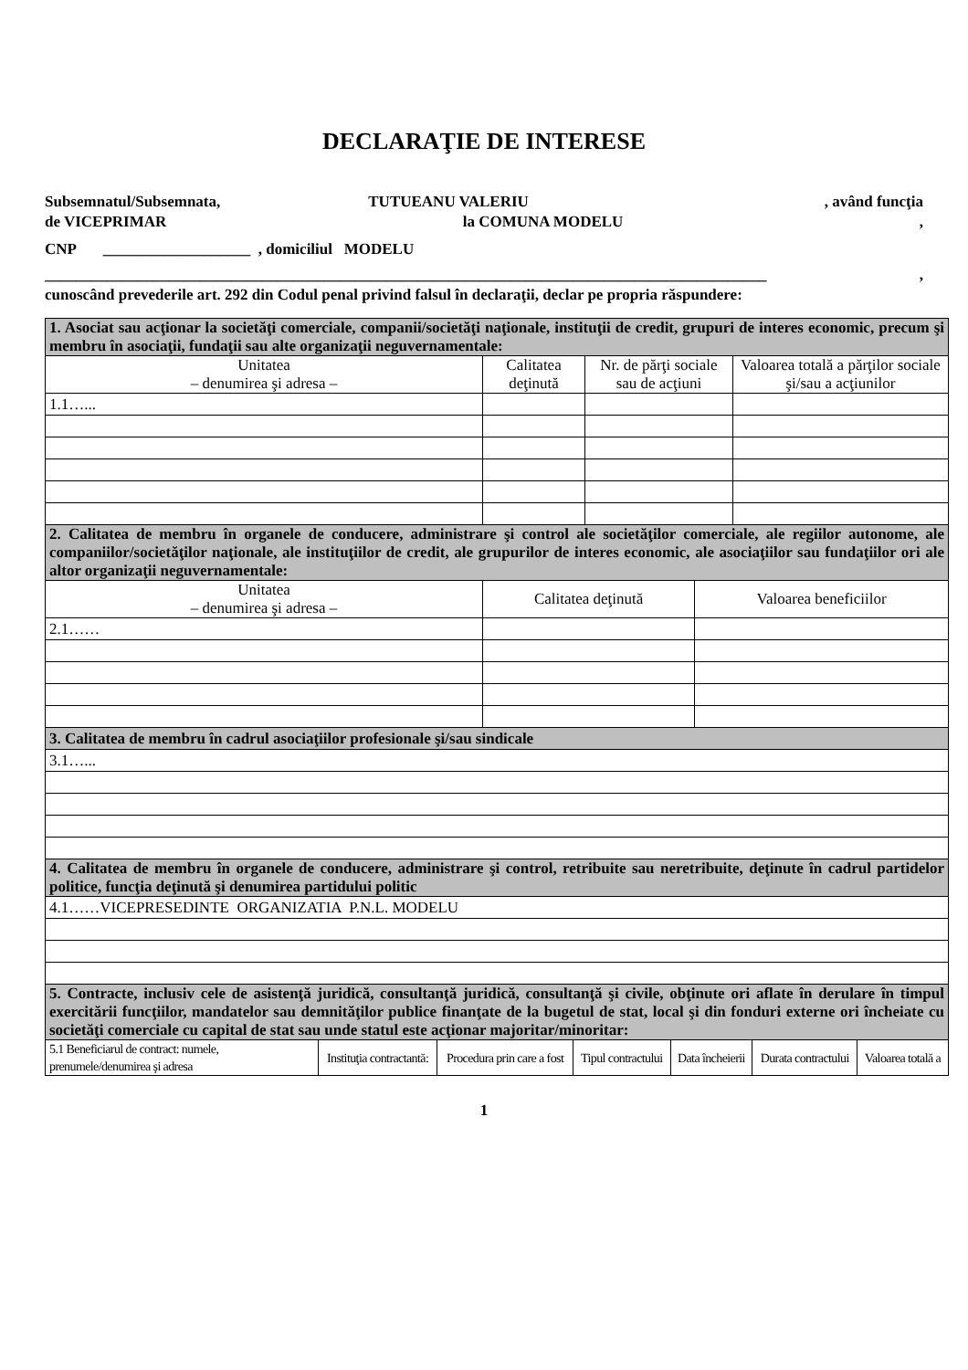DECLARAŢIE DE INTERESE
Subsemnatul/Subsemnata, TUTUEANU VALERIU , având funcţia
de VICEPRIMAR la COMUNA MODELU,
CNP ___________________ , domiciliul MODELU
_____________________________________________________________________________________________,
cunoscând prevederile art. 292 din Codul penal privind falsul în declaraţii, declar pe propria răspundere:
| 1. Asociat sau acţionar la societăţi comerciale, companii/societăţi naţionale, instituţii de credit, grupuri de interes economic, precum şi membru în asociaţii, fundaţii sau alte organizaţii neguvernamentale: | | | |
| Unitatea – denumirea şi adresa – | Calitatea deţinută | Nr. de părţi sociale sau de acţiuni | Valoarea totală a părţilor sociale şi/sau a acţiunilor |
| 1.1…... | | | |
| 2. Calitatea de membru în organele de conducere, administrare şi control ale societăţilor comerciale, ale regiilor autonome, ale companiilor/societăţilor naţionale, ale instituţiilor de credit, ale grupurilor de interes economic, ale asociaţiilor sau fundaţiilor ori ale altor organizaţii neguvernamentale: | | |
| Unitatea – denumirea şi adresa – | Calitatea deţinută | Valoarea beneficiilor |
| 2.1…… | | |
| 3. Calitatea de membru în cadrul asociaţiilor profesionale şi/sau sindicale | | |
| 3.1…... | | |
| 4. Calitatea de membru în organele de conducere, administrare şi control, retribuite sau neretribuite, deţinute în cadrul partidelor politice, funcţia deţinută şi denumirea partidului politic | | |
| 4.1……VICEPRESEDINTE ORGANIZATIA P.N.L. MODELU | | |
| 5. Contracte, inclusiv cele de asistenţă juridică, consultanţă juridică, consultanţă şi civile, obţinute ori aflate în derulare în timpul exercitării funcţiilor, mandatelor sau demnităţilor publice finanţate de la bugetul de stat, local şi din fonduri externe ori încheiate cu societăţi comerciale cu capital de stat sau unde statul este acţionar majoritar/minoritar: | | |
| 5.1 Beneficiarul de contract: numele, prenumele/denumirea şi adresa | Instituţia contractantă: | Procedura prin care a fost | Tipul contractului | Data încheierii | Durata contractului | Valoarea totală a |
| --- | --- | --- | --- | --- | --- | --- |
1